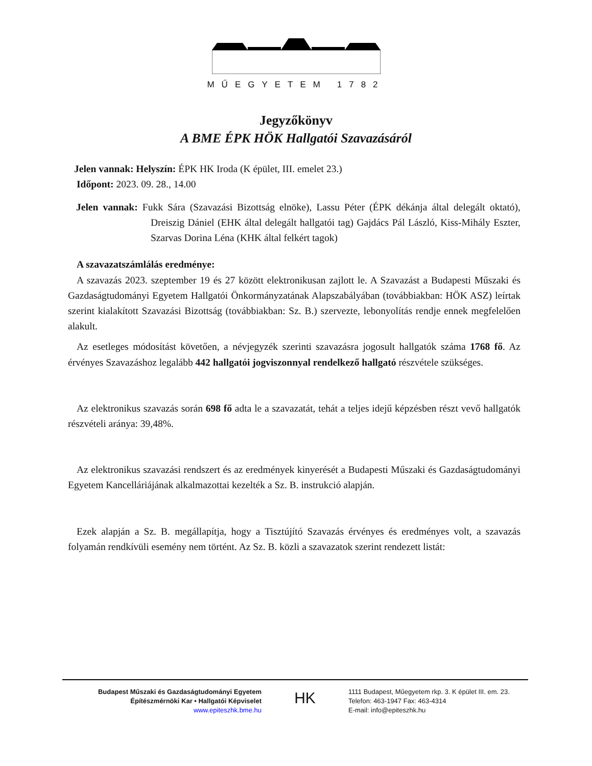MŰEGYETEM 1782
Jegyzőkönyv
A BME ÉPK HÖK Hallgatói Szavazásáról
Jelen vannak: Helyszín: ÉPK HK Iroda (K épület, III. emelet 23.)
Időpont: 2023. 09. 28., 14.00
Jelen vannak: Fukk Sára (Szavazási Bizottság elnöke), Lassu Péter (ÉPK dékánja által delegált oktató), Dreiszig Dániel (EHK által delegált hallgatói tag) Gajdács Pál László, Kiss-Mihály Eszter, Szarvas Dorina Léna (KHK által felkért tagok)
A szavazatszámlálás eredménye:
A szavazás 2023. szeptember 19 és 27 között elektronikusan zajlott le. A Szavazást a Budapesti Műszaki és Gazdaságtudományi Egyetem Hallgatói Önkormányzatának Alapszabályában (továbbiakban: HÖK ASZ) leírtak szerint kialakított Szavazási Bizottság (továbbiakban: Sz. B.) szervezte, lebonyolítás rendje ennek megfelelően alakult.
Az esetleges módosítást követően, a névjegyzék szerinti szavazásra jogosult hallgatók száma 1768 fő. Az érvényes Szavazáshoz legalább 442 hallgatói jogviszonnyal rendelkező hallgató részvétele szükséges.
Az elektronikus szavazás során 698 fő adta le a szavazatát, tehát a teljes idejű képzésben részt vevő hallgatók részvételi aránya: 39,48%.
Az elektronikus szavazási rendszert és az eredmények kinyerését a Budapesti Műszaki és Gazdaságtudományi Egyetem Kancelláriájának alkalmazottai kezelték a Sz. B. instrukció alapján.
Ezek alapján a Sz. B. megállapítja, hogy a Tisztújító Szavazás érvényes és eredményes volt, a szavazás folyamán rendkívüli esemény nem történt. Az Sz. B. közli a szavazatok szerint rendezett listát:
Budapest Műszaki és Gazdaságtudományi Egyetem
Építészmérnöki Kar • Hallgatói Képviselet
www.epiteszhk.bme.hu
HK
1111 Budapest, Műegyetem rkp. 3. K épület III. em. 23.
Telefon: 463-1947 Fax: 463-4314
E-mail: info@epiteszhk.hu